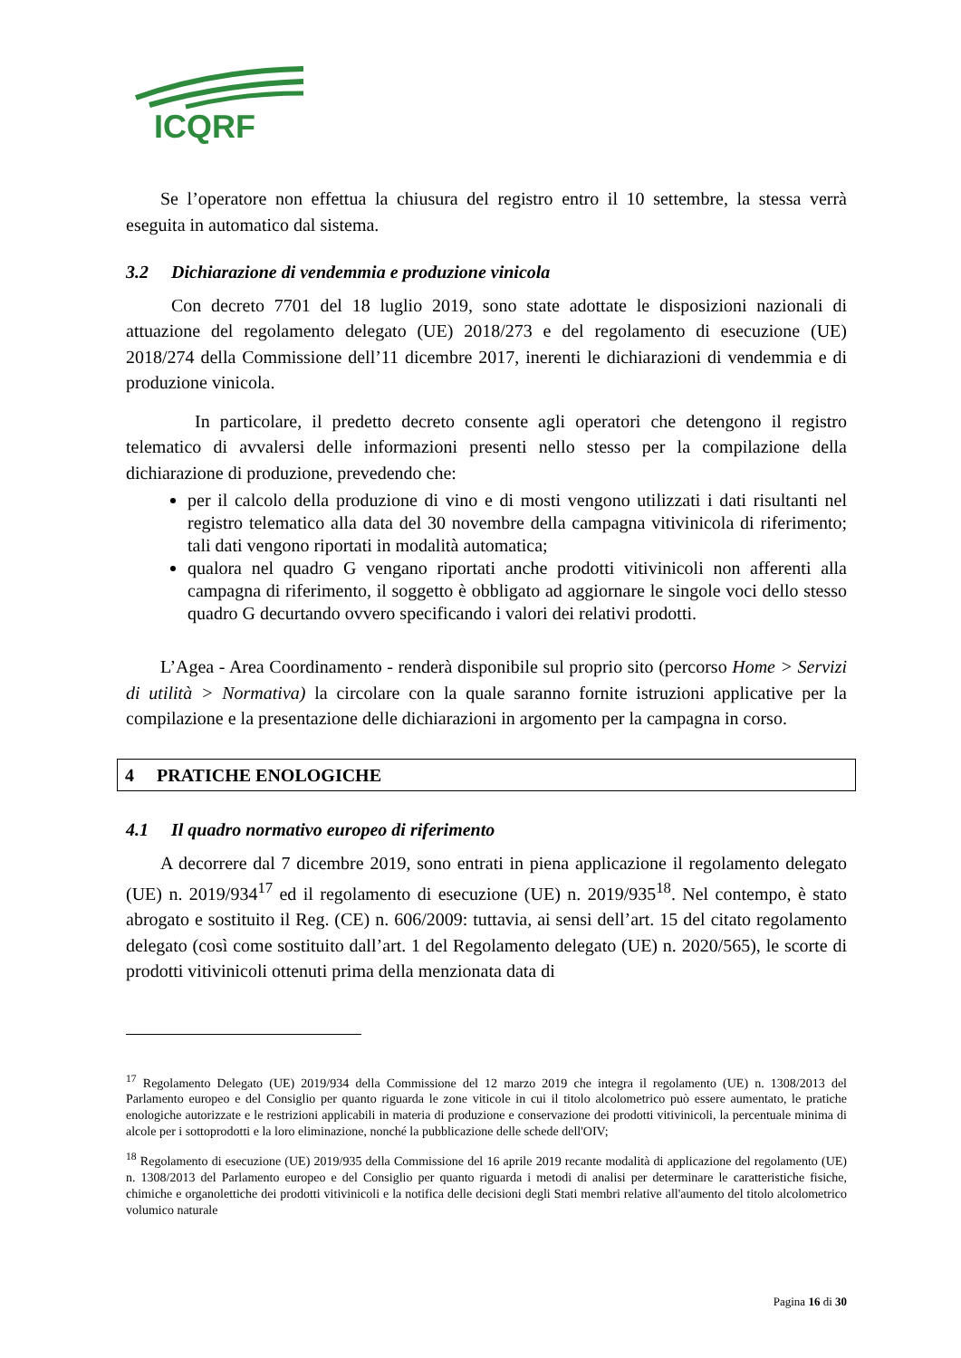ICQRF
Se l’operatore non effettua la chiusura del registro entro il 10 settembre, la stessa verrà eseguita in automatico dal sistema.
3.2 Dichiarazione di vendemmia e produzione vinicola
Con decreto 7701 del 18 luglio 2019, sono state adottate le disposizioni nazionali di attuazione del regolamento delegato (UE) 2018/273 e del regolamento di esecuzione (UE) 2018/274 della Commissione dell’11 dicembre 2017, inerenti le dichiarazioni di vendemmia e di produzione vinicola.
In particolare, il predetto decreto consente agli operatori che detengono il registro telematico di avvalersi delle informazioni presenti nello stesso per la compilazione della dichiarazione di produzione, prevedendo che:
per il calcolo della produzione di vino e di mosti vengono utilizzati i dati risultanti nel registro telematico alla data del 30 novembre della campagna vitivinicola di riferimento; tali dati vengono riportati in modalità automatica;
qualora nel quadro G vengano riportati anche prodotti vitivinicoli non afferenti alla campagna di riferimento, il soggetto è obbligato ad aggiornare le singole voci dello stesso quadro G decurtando ovvero specificando i valori dei relativi prodotti.
L’Agea - Area Coordinamento - renderà disponibile sul proprio sito (percorso Home > Servizi di utilità > Normativa) la circolare con la quale saranno fornite istruzioni applicative per la compilazione e la presentazione delle dichiarazioni in argomento per la campagna in corso.
4 PRATICHE ENOLOGICHE
4.1 Il quadro normativo europeo di riferimento
A decorrere dal 7 dicembre 2019, sono entrati in piena applicazione il regolamento delegato (UE) n. 2019/934<sup>17</sup> ed il regolamento di esecuzione (UE) n. 2019/935<sup>18</sup>. Nel contempo, è stato abrogato e sostituito il Reg. (CE) n. 606/2009: tuttavia, ai sensi dell’art. 15 del citato regolamento delegato (così come sostituito dall’art. 1 del Regolamento delegato (UE) n. 2020/565), le scorte di prodotti vitivinicoli ottenuti prima della menzionata data di
<sup>17</sup> Regolamento Delegato (UE) 2019/934 della Commissione del 12 marzo 2019 che integra il regolamento (UE) n. 1308/2013 del Parlamento europeo e del Consiglio per quanto riguarda le zone viticole in cui il titolo alcolometrico può essere aumentato, le pratiche enologiche autorizzate e le restrizioni applicabili in materia di produzione e conservazione dei prodotti vitivinicoli, la percentuale minima di alcole per i sottoprodotti e la loro eliminazione, nonché la pubblicazione delle schede dell'OIV;
<sup>18</sup> Regolamento di esecuzione (UE) 2019/935 della Commissione del 16 aprile 2019 recante modalità di applicazione del regolamento (UE) n. 1308/2013 del Parlamento europeo e del Consiglio per quanto riguarda i metodi di analisi per determinare le caratteristiche fisiche, chimiche e organolettiche dei prodotti vitivinicoli e la notifica delle decisioni degli Stati membri relative all'aumento del titolo alcolometrico volumico naturale
Pagina 16 di 30